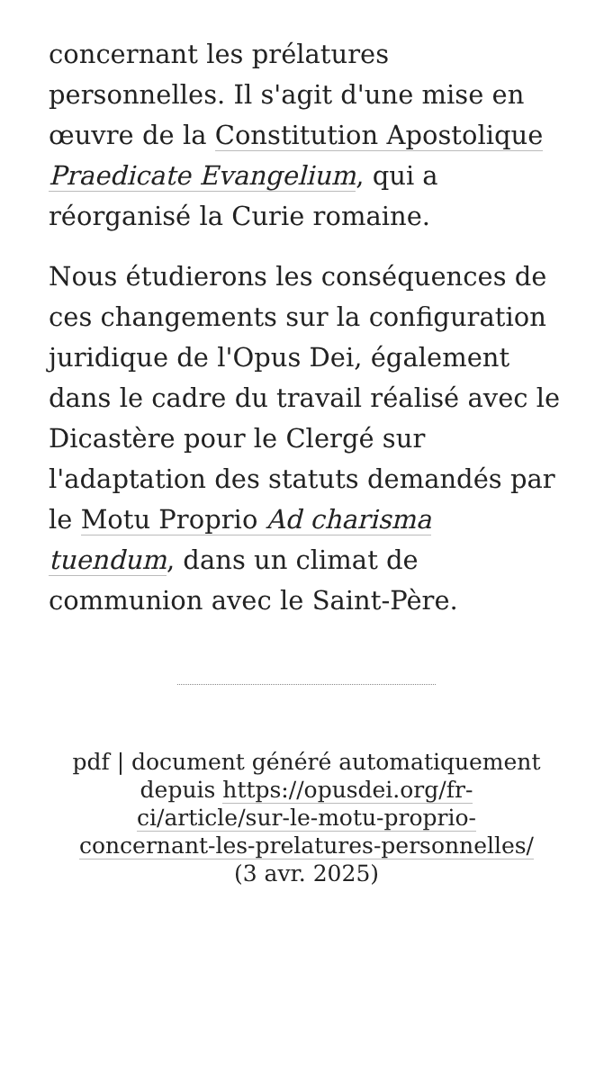concernant les prélatures personnelles. Il s'agit d'une mise en œuvre de la Constitution Apostolique Praedicate Evangelium, qui a réorganisé la Curie romaine.
Nous étudierons les conséquences de ces changements sur la configuration juridique de l'Opus Dei, également dans le cadre du travail réalisé avec le Dicastère pour le Clergé sur l'adaptation des statuts demandés par le Motu Proprio Ad charisma tuendum, dans un climat de communion avec le Saint-Père.
pdf | document généré automatiquement depuis https://opusdei.org/fr-ci/article/sur-le-motu-proprio-concernant-les-prelatures-personnelles/ (3 avr. 2025)